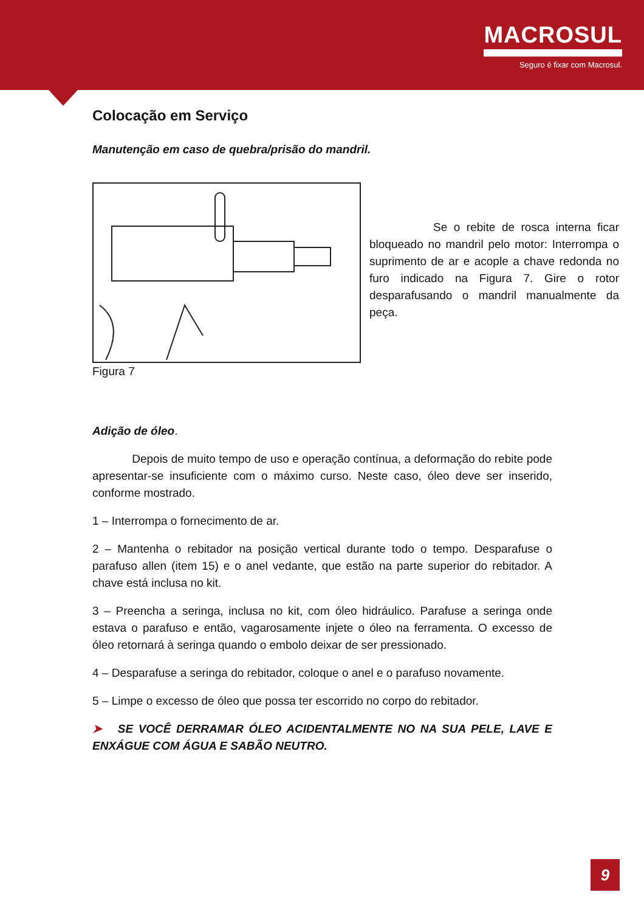MACROSUL
Seguro é fixar com Macrosul.
Colocação em Serviço
Manutenção em caso de quebra/prisão do mandril.
Se o rebite de rosca interna ficar bloqueado no mandril pelo motor: Interrompa o suprimento de ar e acople a chave redonda no furo indicado na Figura 7. Gire o rotor desparafusando o mandril manualmente da peça.
Figura 7
Adição de óleo.
Depois de muito tempo de uso e operação contínua, a deformação do rebite pode apresentar-se insuficiente com o máximo curso. Neste caso, óleo deve ser inserido, conforme mostrado.
1 – Interrompa o fornecimento de ar.
2 – Mantenha o rebitador na posição vertical durante todo o tempo. Desparafuse o parafuso allen (item 15) e o anel vedante, que estão na parte superior do rebitador. A chave está inclusa no kit.
3 – Preencha a seringa, inclusa no kit, com óleo hidráulico. Parafuse a seringa onde estava o parafuso e então, vagarosamente injete o óleo na ferramenta. O excesso de óleo retornará à seringa quando o embolo deixar de ser pressionado.
4 – Desparafuse a seringa do rebitador, coloque o anel e o parafuso novamente.
5 – Limpe o excesso de óleo que possa ter escorrido no corpo do rebitador.
➤ SE VOCÊ DERRAMAR ÓLEO ACIDENTALMENTE NO NA SUA PELE, LAVE E ENXÁGUE COM ÁGUA E SABÃO NEUTRO.
9